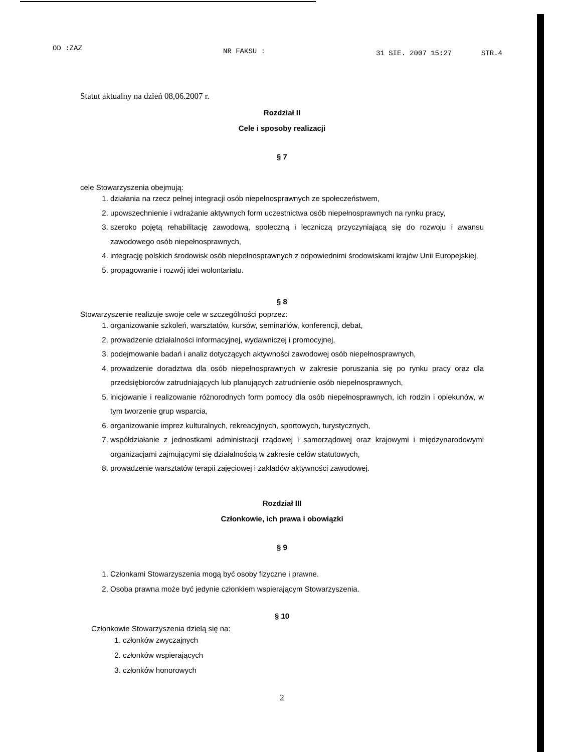OD :ZAZ NR FAKSU : 31 SIE. 2007 15:27 STR.4
Statut aktualny na dzień 08,06.2007 r.
Rozdział II
Cele i sposoby realizacji
§ 7
cele Stowarzyszenia obejmują:
1. działania na rzecz pełnej integracji osób niepełnosprawnych ze społeczeństwem,
2. upowszechnienie i wdrażanie aktywnych form uczestnictwa osób niepełnosprawnych na rynku pracy,
3. szeroko pojętą rehabilitację zawodową, społeczną i leczniczą przyczyniającą się do rozwoju i awansu zawodowego osób niepełnosprawnych,
4. integrację polskich środowisk osób niepełnosprawnych z odpowiednimi środowiskami krajów Unii Europejskiej,
5. propagowanie i rozwój idei wolontariatu.
§ 8
Stowarzyszenie realizuje swoje cele w szczególności poprzez:
1. organizowanie szkoleń, warsztatów, kursów, seminariów, konferencji, debat,
2. prowadzenie działalności informacyjnej, wydawniczej i promocyjnej,
3. podejmowanie badań i analiz dotyczących aktywności zawodowej osób niepełnosprawnych,
4. prowadzenie doradztwa dla osób niepełnosprawnych w zakresie poruszania się po rynku pracy oraz dla przedsiębiorców zatrudniających lub planujących zatrudnienie osób niepełnosprawnych,
5. inicjowanie i realizowanie różnorodnych form pomocy dla osób niepełnosprawnych, ich rodzin i opiekunów, w tym tworzenie grup wsparcia,
6. organizowanie imprez kulturalnych, rekreacyjnych, sportowych, turystycznych,
7. współdziałanie z jednostkami administracji rządowej i samorządowej oraz krajowymi i międzynarodowymi organizacjami zajmującymi się działalnością w zakresie celów statutowych,
8. prowadzenie warsztatów terapii zajęciowej i zakładów aktywności zawodowej.
Rozdział III
Członkowie, ich prawa i obowiązki
§ 9
1. Członkami Stowarzyszenia mogą być osoby fizyczne i prawne.
2. Osoba prawna może być jedynie członkiem wspierającym Stowarzyszenia.
§ 10
Członkowie Stowarzyszenia dzielą się na:
1. członków zwyczajnych
2. członków wspierających
3. członków honorowych
2